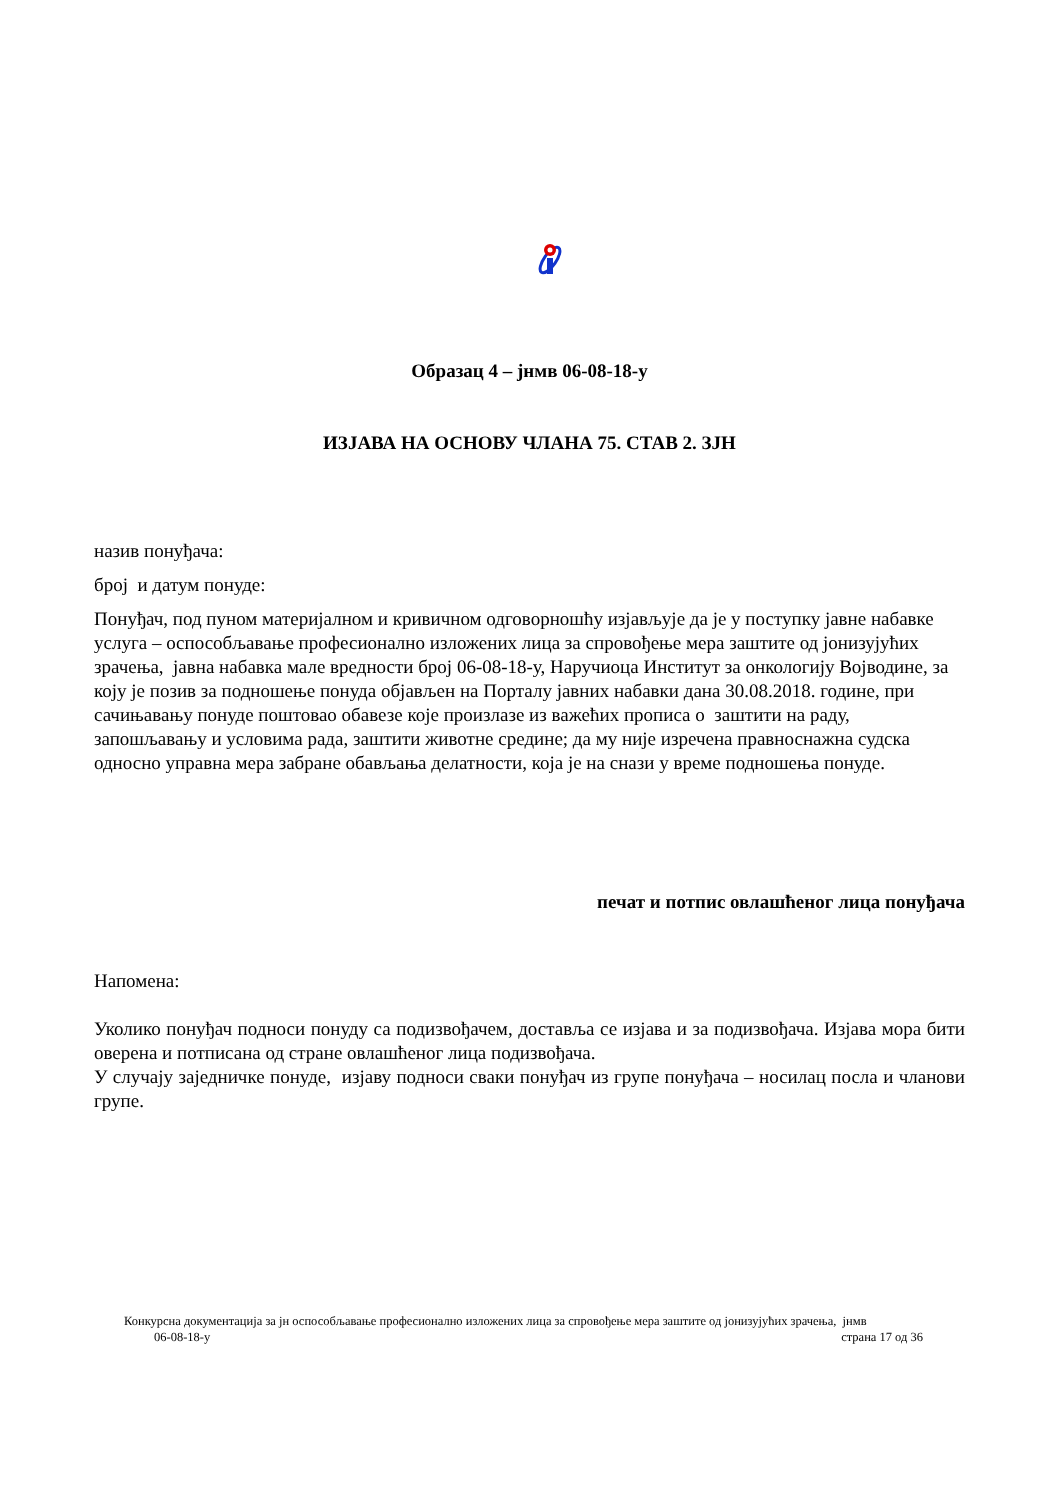Образац 4 – јнмв 06-08-18-у
ИЗЈАВА НА ОСНОВУ ЧЛАНА 75. СТАВ 2. ЗЈН
назив понуђача:
број и датум понуде:
Понуђач, под пуном материјалном и кривичном одговорношћу изјављује да је у поступку јавне набавке услуга – оспособљавање професионално изложених лица за спровођење мера заштите од јонизујућих зрачења, јавна набавка мале вредности број 06-08-18-у, Наручиоца Институт за онкологију Војводине, за коју је позив за подношење понуда објављен на Порталу јавних набавки дана 30.08.2018. године, при сачињавању понуде поштовао обавезе које произлазе из важећих прописа о заштити на раду, запошљавању и условима рада, заштити животне средине; да му није изречена правноснажна судска односно управна мера забране обављања делатности, која је на снази у време подношења понуде.
печат и потпис овлашћеног лица понуђача
Напомена:
Уколико понуђач подноси понуду са подизвођачем, доставља се изјава и за подизвођача. Изјава мора бити оверена и потписана од стране овлашћеног лица подизвођача.
У случају заједничке понуде, изјаву подноси сваки понуђач из групе понуђача – носилац посла и чланови групе.
Конкурсна документација за јн оспособљавање професионално изложених лица за спровођење мера заштите од јонизујућих зрачења, јнмв
06-08-18-у страна 17 од 36